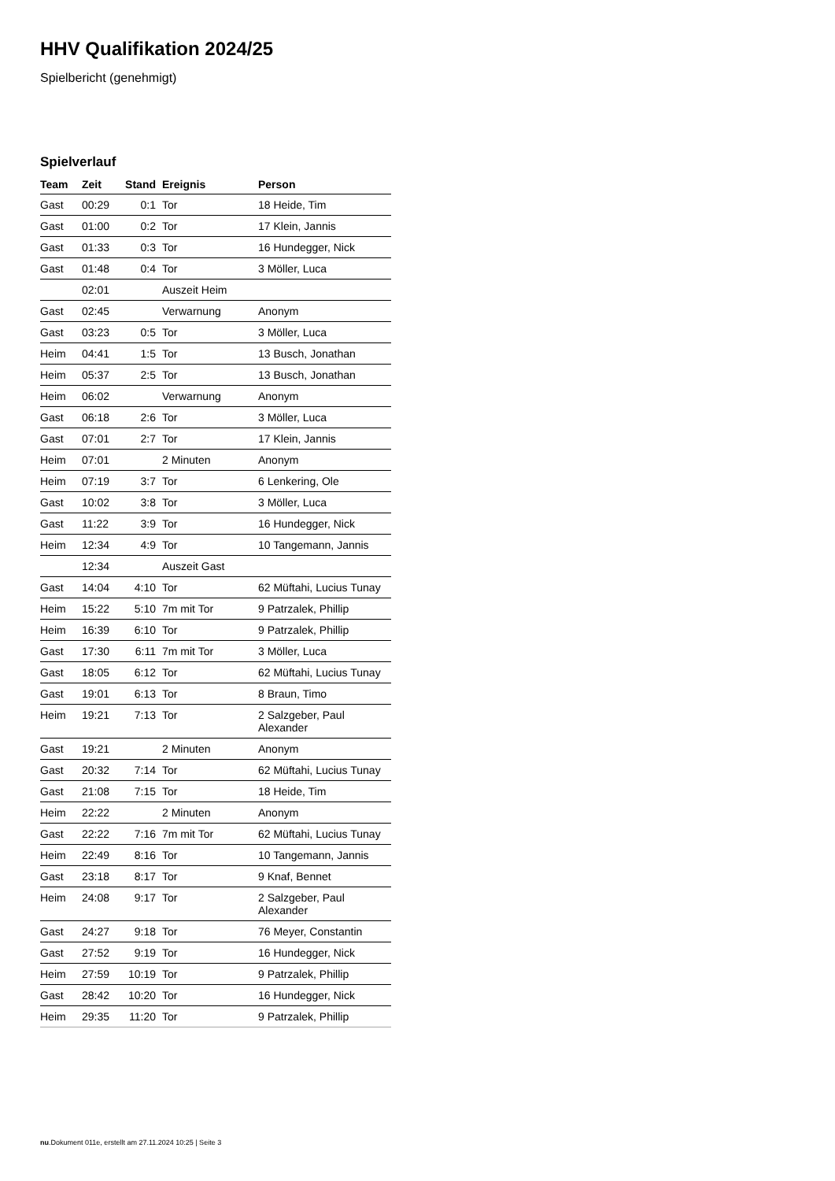HHV Qualifikation 2024/25
Spielbericht (genehmigt)
Spielverlauf
| Team | Zeit | Stand | Ereignis | Person |
| --- | --- | --- | --- | --- |
| Gast | 00:29 | 0:1 | Tor | 18 Heide, Tim |
| Gast | 01:00 | 0:2 | Tor | 17 Klein, Jannis |
| Gast | 01:33 | 0:3 | Tor | 16 Hundegger, Nick |
| Gast | 01:48 | 0:4 | Tor | 3 Möller, Luca |
| | 02:01 | | Auszeit Heim | |
| Gast | 02:45 | | Verwarnung | Anonym |
| Gast | 03:23 | 0:5 | Tor | 3 Möller, Luca |
| Heim | 04:41 | 1:5 | Tor | 13 Busch, Jonathan |
| Heim | 05:37 | 2:5 | Tor | 13 Busch, Jonathan |
| Heim | 06:02 | | Verwarnung | Anonym |
| Gast | 06:18 | 2:6 | Tor | 3 Möller, Luca |
| Gast | 07:01 | 2:7 | Tor | 17 Klein, Jannis |
| Heim | 07:01 | | 2 Minuten | Anonym |
| Heim | 07:19 | 3:7 | Tor | 6 Lenkering, Ole |
| Gast | 10:02 | 3:8 | Tor | 3 Möller, Luca |
| Gast | 11:22 | 3:9 | Tor | 16 Hundegger, Nick |
| Heim | 12:34 | 4:9 | Tor | 10 Tangemann, Jannis |
| | 12:34 | | Auszeit Gast | |
| Gast | 14:04 | 4:10 | Tor | 62 Müftahi, Lucius Tunay |
| Heim | 15:22 | 5:10 | 7m mit Tor | 9 Patrzalek, Phillip |
| Heim | 16:39 | 6:10 | Tor | 9 Patrzalek, Phillip |
| Gast | 17:30 | 6:11 | 7m mit Tor | 3 Möller, Luca |
| Gast | 18:05 | 6:12 | Tor | 62 Müftahi, Lucius Tunay |
| Gast | 19:01 | 6:13 | Tor | 8 Braun, Timo |
| Heim | 19:21 | 7:13 | Tor | 2 Salzgeber, Paul Alexander |
| Gast | 19:21 | | 2 Minuten | Anonym |
| Gast | 20:32 | 7:14 | Tor | 62 Müftahi, Lucius Tunay |
| Gast | 21:08 | 7:15 | Tor | 18 Heide, Tim |
| Heim | 22:22 | | 2 Minuten | Anonym |
| Gast | 22:22 | 7:16 | 7m mit Tor | 62 Müftahi, Lucius Tunay |
| Heim | 22:49 | 8:16 | Tor | 10 Tangemann, Jannis |
| Gast | 23:18 | 8:17 | Tor | 9 Knaf, Bennet |
| Heim | 24:08 | 9:17 | Tor | 2 Salzgeber, Paul Alexander |
| Gast | 24:27 | 9:18 | Tor | 76 Meyer, Constantin |
| Gast | 27:52 | 9:19 | Tor | 16 Hundegger, Nick |
| Heim | 27:59 | 10:19 | Tor | 9 Patrzalek, Phillip |
| Gast | 28:42 | 10:20 | Tor | 16 Hundegger, Nick |
| Heim | 29:35 | 11:20 | Tor | 9 Patrzalek, Phillip |
nu.Dokument 011e, erstellt am 27.11.2024 10:25 | Seite 3